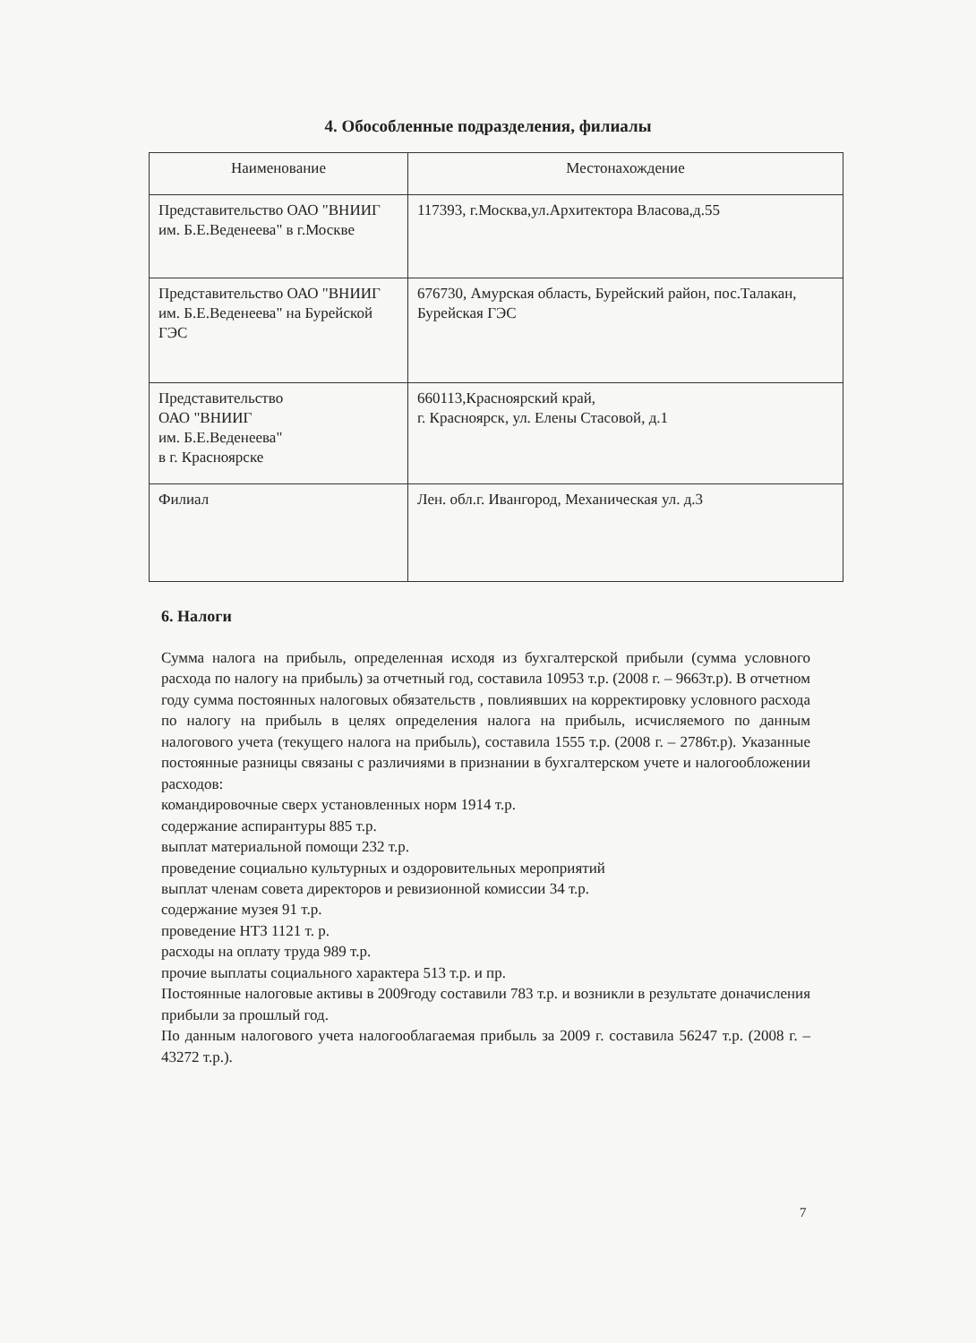4. Обособленные подразделения, филиалы
| Наименование | Местонахождение |
| --- | --- |
| Представительство ОАО "ВНИИГ им. Б.Е.Веденеева" в г.Москве | 117393, г.Москва,ул.Архитектора Власова,д.55 |
| Представительство ОАО "ВНИИГ им. Б.Е.Веденеева" на Бурейской ГЭС | 676730, Амурская область, Бурейский район, пос.Талакан, Бурейская ГЭС |
| Представительство ОАО "ВНИИГ им. Б.Е.Веденеева" в г. Красноярске | 660113,Красноярский край, г. Красноярск, ул. Елены Стасовой, д.1 |
| Филиал | Лен. обл.г. Ивангород, Механическая ул. д.3 |
6. Налоги
Сумма налога на прибыль, определенная исходя из бухгалтерской прибыли (сумма условного расхода по налогу на прибыль) за отчетный год, составила 10953 т.р. (2008 г. – 9663т.р). В отчетном году сумма постоянных налоговых обязательств , повлиявших на корректировку условного расхода по налогу на прибыль в целях определения налога на прибыль, исчисляемого по данным налогового учета (текущего налога на прибыль), составила 1555 т.р. (2008 г. – 2786т.р). Указанные постоянные разницы связаны с различиями в признании в бухгалтерском учете и налогообложении расходов:
командировочные сверх установленных норм 1914 т.р.
содержание аспирантуры 885 т.р.
выплат материальной помощи 232 т.р.
проведение социально культурных и оздоровительных мероприятий
выплат членам совета директоров и ревизионной комиссии 34 т.р.
содержание музея 91 т.р.
проведение НТЗ 1121 т. р.
расходы на оплату труда 989 т.р.
прочие выплаты социального характера 513 т.р. и пр.
Постоянные налоговые активы в 2009году составили 783 т.р. и возникли в результате доначисления прибыли за прошлый год.
По данным налогового учета налогооблагаемая прибыль за 2009 г. составила 56247 т.р. (2008 г. – 43272 т.р.).
7